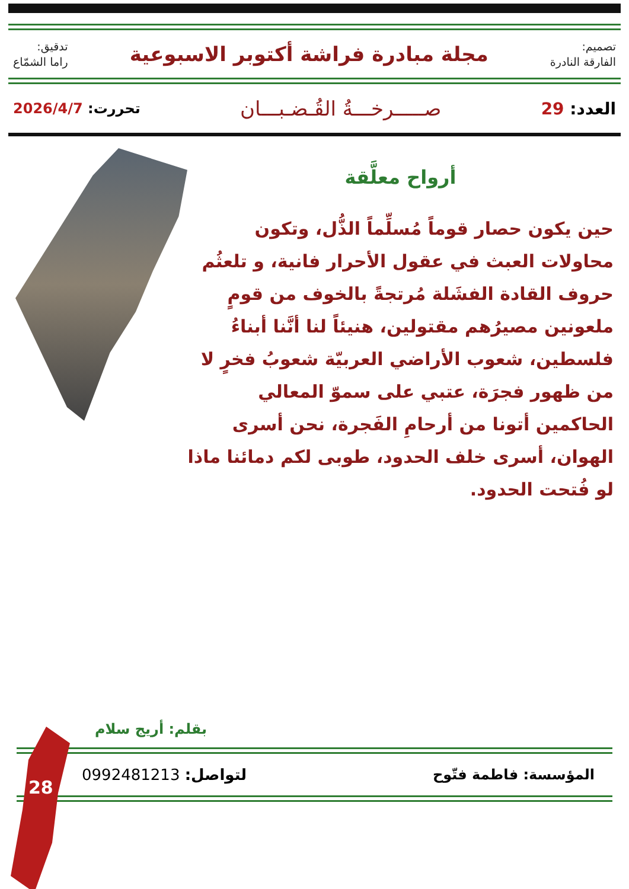تصميم:
الفارقة النادرة
مجلة مبادرة فراشة أكتوبر الاسبوعية
تدقيق:
راما الشمّاع
العدد: 29
صـــــرخـــةُ القُـضـبـــان
تحررت: 2026/4/7
أرواح معلَّقة
حين يكون حصار قوماً مُسلِّماً الذُّل، وتكون محاولات العبث في عقول الأحرار فانية، و تلعثُم حروف القادة الفشَلة مُرتجةً بالخوف من قومٍ ملعونين مصيرُهم مقتولين، هنيئاً لنا أنَّنا أبناءُ فلسطين، شعوب الأراضي العربيّة شعوبُ فخرٍ لا من ظهور فجرَة، عتبي على سموّ المعالي الحاكمين أتونا من أرحامِ الفَجرة، نحن أسرى الهوان، أسرى خلف الحدود، طوبى لكم دمائنا ماذا لو فُتحت الحدود.
بقلم: أريج سلام
المؤسسة: فاطمة فتّوح لتواصل: 0992481213
28